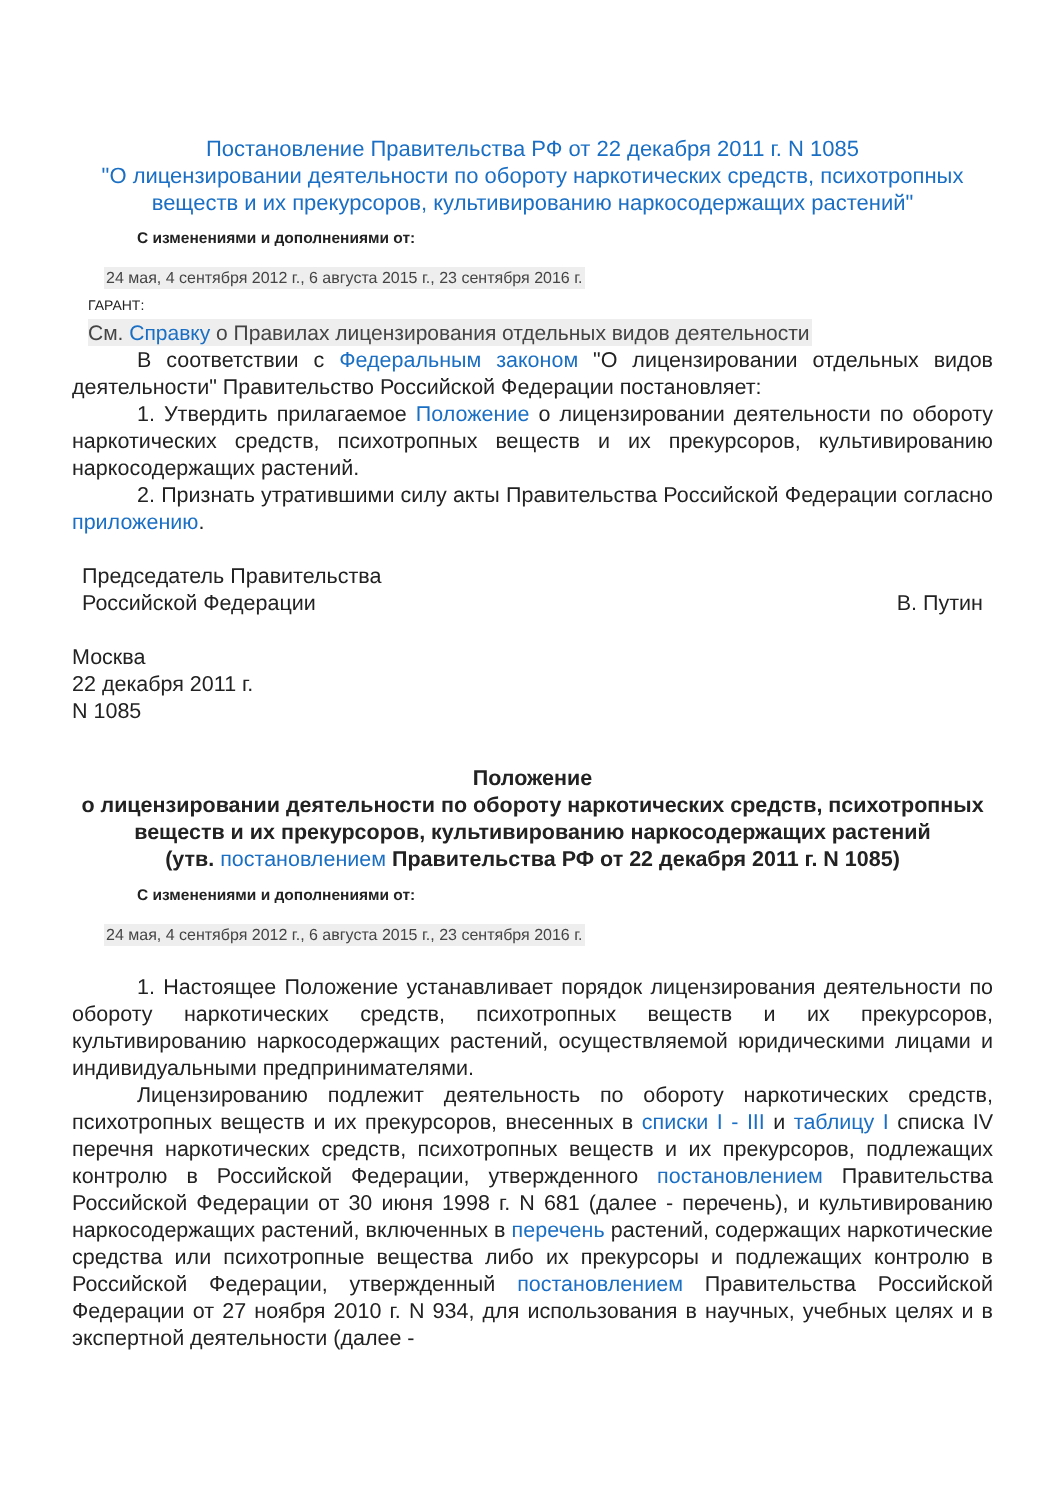Постановление Правительства РФ от 22 декабря 2011 г. N 1085
"О лицензировании деятельности по обороту наркотических средств, психотропных веществ и их прекурсоров, культивированию наркосодержащих растений"
С изменениями и дополнениями от:
24 мая, 4 сентября 2012 г., 6 августа 2015 г., 23 сентября 2016 г.
ГАРАНТ:
См. Справку о Правилах лицензирования отдельных видов деятельности
В соответствии с Федеральным законом "О лицензировании отдельных видов деятельности" Правительство Российской Федерации постановляет:
1. Утвердить прилагаемое Положение о лицензировании деятельности по обороту наркотических средств, психотропных веществ и их прекурсоров, культивированию наркосодержащих растений.
2. Признать утратившими силу акты Правительства Российской Федерации согласно приложению.
Председатель Правительства
Российской Федерации
В. Путин
Москва
22 декабря 2011 г.
N 1085
Положение
о лицензировании деятельности по обороту наркотических средств, психотропных веществ и их прекурсоров, культивированию наркосодержащих растений
(утв. постановлением Правительства РФ от 22 декабря 2011 г. N 1085)
С изменениями и дополнениями от:
24 мая, 4 сентября 2012 г., 6 августа 2015 г., 23 сентября 2016 г.
1. Настоящее Положение устанавливает порядок лицензирования деятельности по обороту наркотических средств, психотропных веществ и их прекурсоров, культивированию наркосодержащих растений, осуществляемой юридическими лицами и индивидуальными предпринимателями.
Лицензированию подлежит деятельность по обороту наркотических средств, психотропных веществ и их прекурсоров, внесенных в списки I - III и таблицу I списка IV перечня наркотических средств, психотропных веществ и их прекурсоров, подлежащих контролю в Российской Федерации, утвержденного постановлением Правительства Российской Федерации от 30 июня 1998 г. N 681 (далее - перечень), и культивированию наркосодержащих растений, включенных в перечень растений, содержащих наркотические средства или психотропные вещества либо их прекурсоры и подлежащих контролю в Российской Федерации, утвержденный постановлением Правительства Российской Федерации от 27 ноября 2010 г. N 934, для использования в научных, учебных целях и в экспертной деятельности (далее -